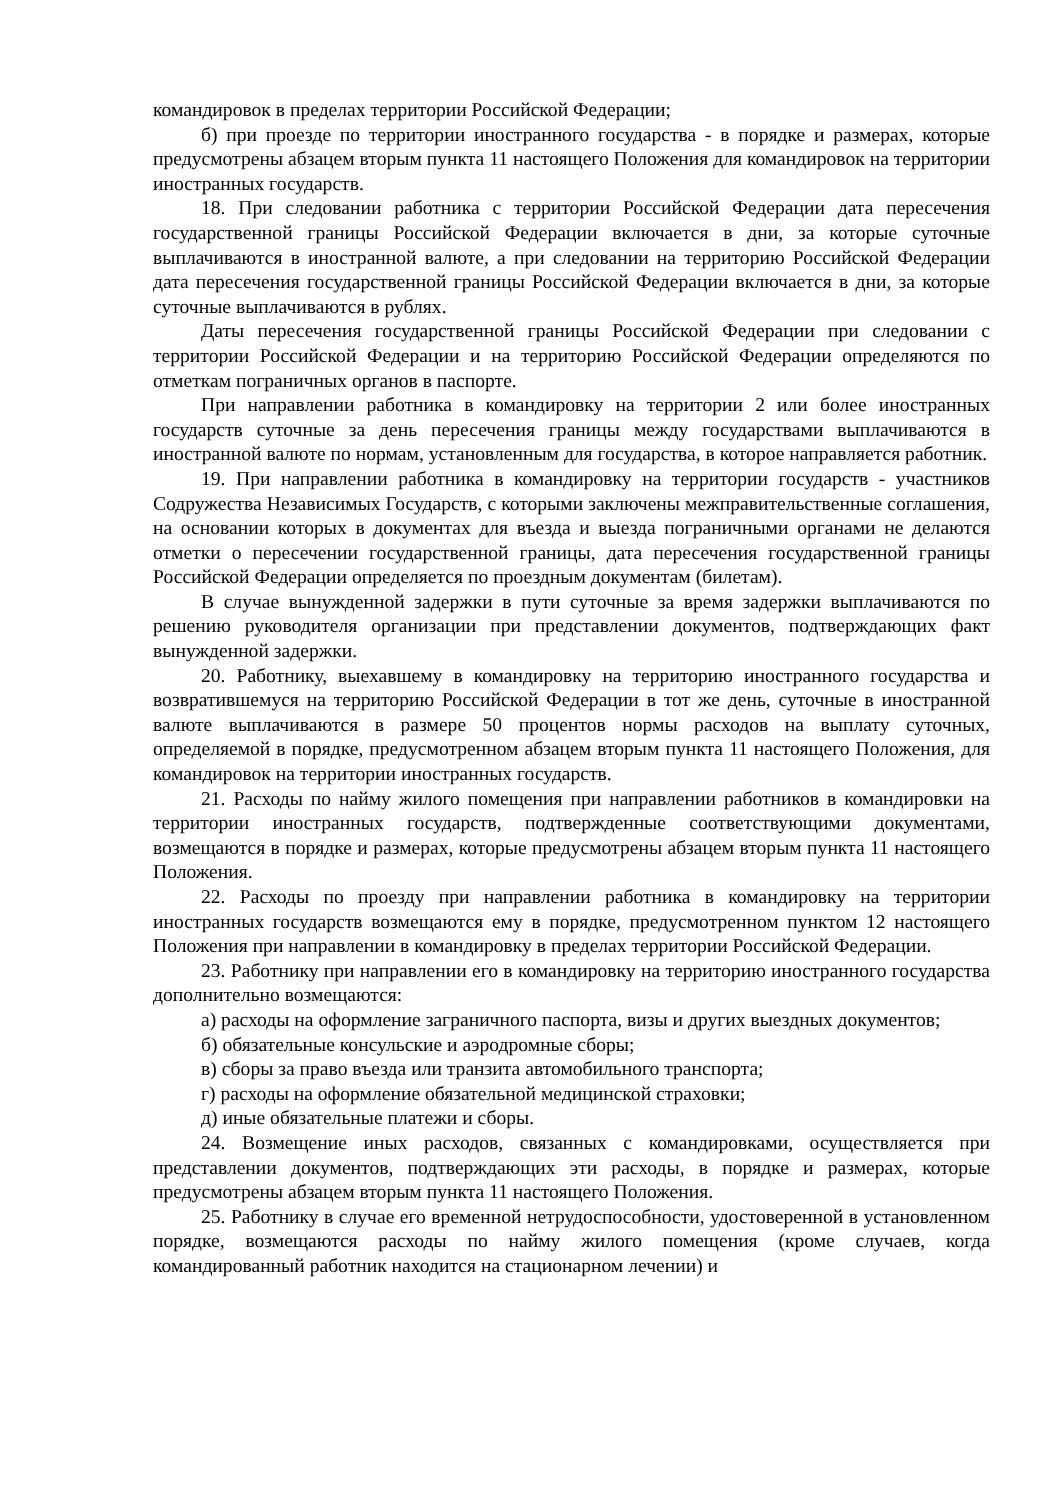командировок в пределах территории Российской Федерации;
б) при проезде по территории иностранного государства - в порядке и размерах, которые предусмотрены абзацем вторым пункта 11 настоящего Положения для командировок на территории иностранных государств.
18. При следовании работника с территории Российской Федерации дата пересечения государственной границы Российской Федерации включается в дни, за которые суточные выплачиваются в иностранной валюте, а при следовании на территорию Российской Федерации дата пересечения государственной границы Российской Федерации включается в дни, за которые суточные выплачиваются в рублях.
Даты пересечения государственной границы Российской Федерации при следовании с территории Российской Федерации и на территорию Российской Федерации определяются по отметкам пограничных органов в паспорте.
При направлении работника в командировку на территории 2 или более иностранных государств суточные за день пересечения границы между государствами выплачиваются в иностранной валюте по нормам, установленным для государства, в которое направляется работник.
19. При направлении работника в командировку на территории государств - участников Содружества Независимых Государств, с которыми заключены межправительственные соглашения, на основании которых в документах для въезда и выезда пограничными органами не делаются отметки о пересечении государственной границы, дата пересечения государственной границы Российской Федерации определяется по проездным документам (билетам).
В случае вынужденной задержки в пути суточные за время задержки выплачиваются по решению руководителя организации при представлении документов, подтверждающих факт вынужденной задержки.
20. Работнику, выехавшему в командировку на территорию иностранного государства и возвратившемуся на территорию Российской Федерации в тот же день, суточные в иностранной валюте выплачиваются в размере 50 процентов нормы расходов на выплату суточных, определяемой в порядке, предусмотренном абзацем вторым пункта 11 настоящего Положения, для командировок на территории иностранных государств.
21. Расходы по найму жилого помещения при направлении работников в командировки на территории иностранных государств, подтвержденные соответствующими документами, возмещаются в порядке и размерах, которые предусмотрены абзацем вторым пункта 11 настоящего Положения.
22. Расходы по проезду при направлении работника в командировку на территории иностранных государств возмещаются ему в порядке, предусмотренном пунктом 12 настоящего Положения при направлении в командировку в пределах территории Российской Федерации.
23. Работнику при направлении его в командировку на территорию иностранного государства дополнительно возмещаются:
а) расходы на оформление заграничного паспорта, визы и других выездных документов;
б) обязательные консульские и аэродромные сборы;
в) сборы за право въезда или транзита автомобильного транспорта;
г) расходы на оформление обязательной медицинской страховки;
д) иные обязательные платежи и сборы.
24. Возмещение иных расходов, связанных с командировками, осуществляется при представлении документов, подтверждающих эти расходы, в порядке и размерах, которые предусмотрены абзацем вторым пункта 11 настоящего Положения.
25. Работнику в случае его временной нетрудоспособности, удостоверенной в установленном порядке, возмещаются расходы по найму жилого помещения (кроме случаев, когда командированный работник находится на стационарном лечении) и